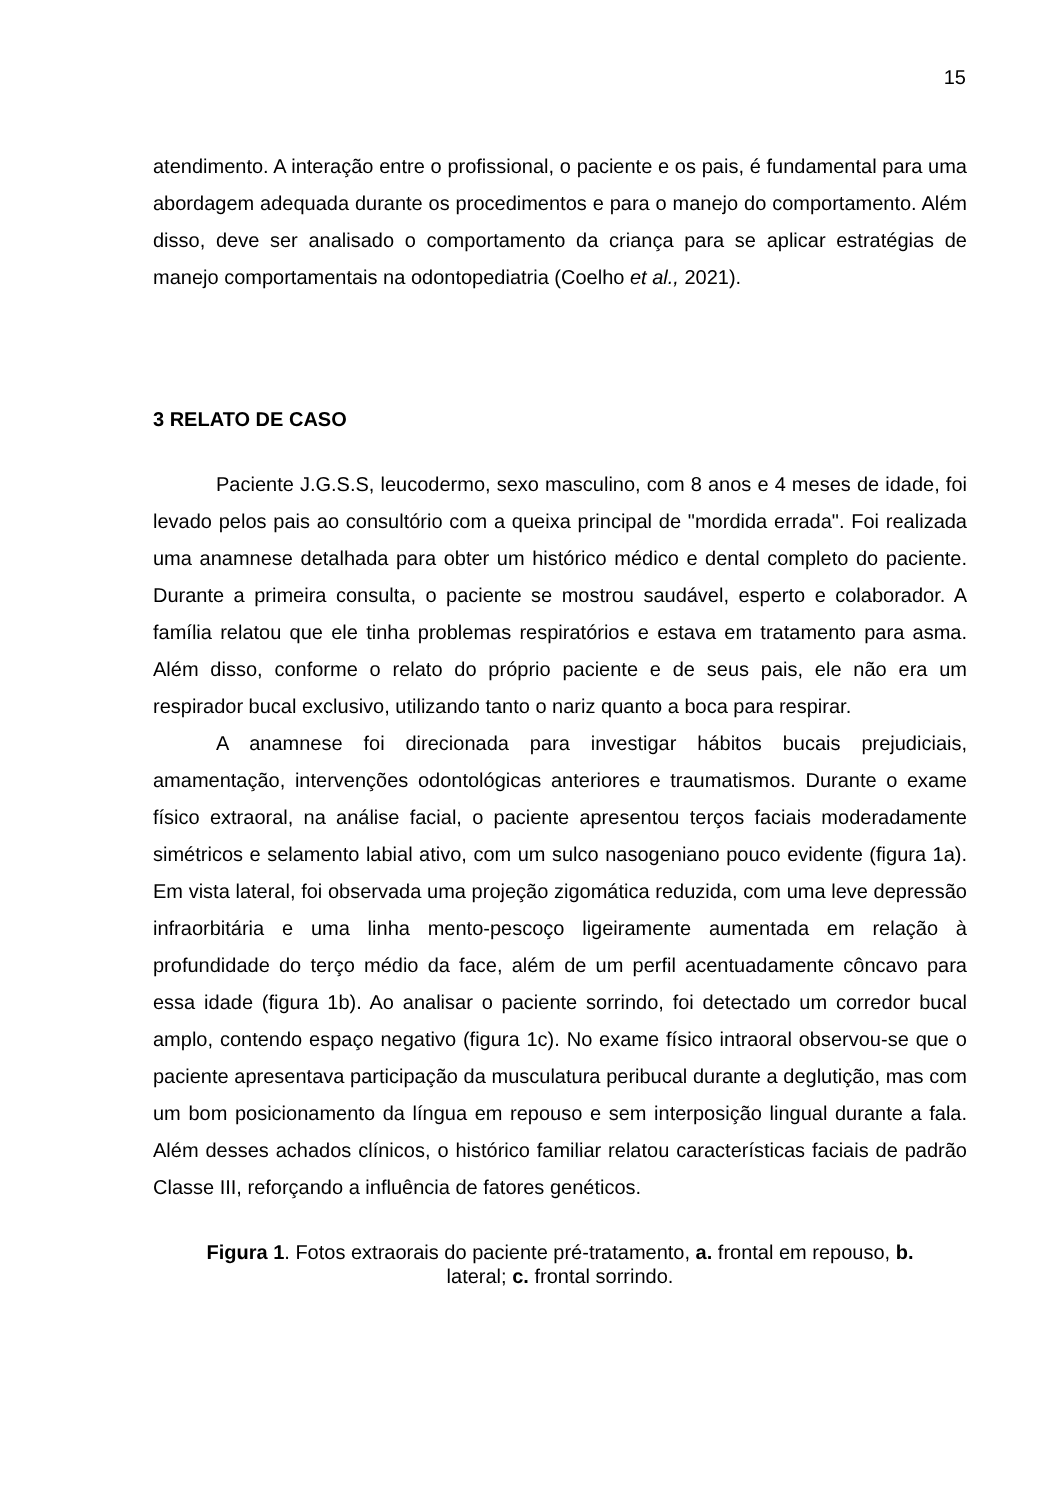15
atendimento. A interação entre o profissional, o paciente e os pais, é fundamental para uma abordagem adequada durante os procedimentos e para o manejo do comportamento. Além disso, deve ser analisado o comportamento da criança para se aplicar estratégias de manejo comportamentais na odontopediatria (Coelho et al., 2021).
3 RELATO DE CASO
Paciente J.G.S.S, leucodermo, sexo masculino, com 8 anos e 4 meses de idade, foi levado pelos pais ao consultório com a queixa principal de "mordida errada". Foi realizada uma anamnese detalhada para obter um histórico médico e dental completo do paciente. Durante a primeira consulta, o paciente se mostrou saudável, esperto e colaborador. A família relatou que ele tinha problemas respiratórios e estava em tratamento para asma. Além disso, conforme o relato do próprio paciente e de seus pais, ele não era um respirador bucal exclusivo, utilizando tanto o nariz quanto a boca para respirar.
A anamnese foi direcionada para investigar hábitos bucais prejudiciais, amamentação, intervenções odontológicas anteriores e traumatismos. Durante o exame físico extraoral, na análise facial, o paciente apresentou terços faciais moderadamente simétricos e selamento labial ativo, com um sulco nasogeniano pouco evidente (figura 1a). Em vista lateral, foi observada uma projeção zigomática reduzida, com uma leve depressão infraorbitária e uma linha mento-pescoço ligeiramente aumentada em relação à profundidade do terço médio da face, além de um perfil acentuadamente côncavo para essa idade (figura 1b). Ao analisar o paciente sorrindo, foi detectado um corredor bucal amplo, contendo espaço negativo (figura 1c). No exame físico intraoral observou-se que o paciente apresentava participação da musculatura peribucal durante a deglutição, mas com um bom posicionamento da língua em repouso e sem interposição lingual durante a fala. Além desses achados clínicos, o histórico familiar relatou características faciais de padrão Classe III, reforçando a influência de fatores genéticos.
Figura 1. Fotos extraorais do paciente pré-tratamento, a. frontal em repouso, b.
lateral; c. frontal sorrindo.